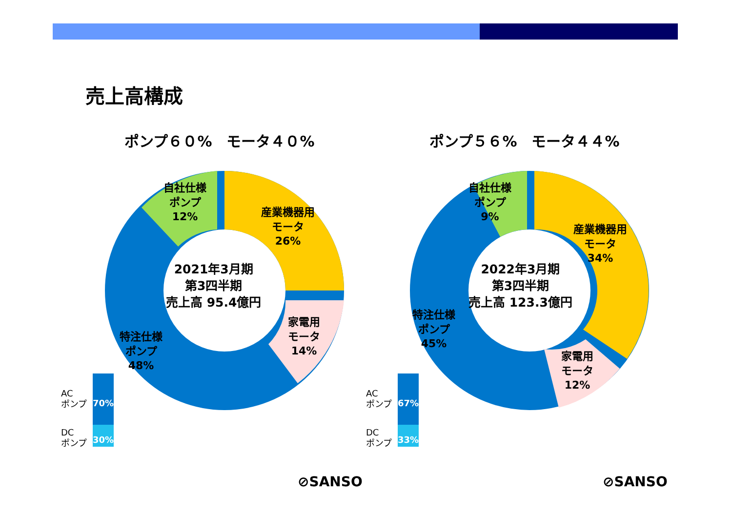売上高構成
ポンプ６０%　モータ４０%
自社仕様
ポンプ
12%
産業機器用
モータ
26%
家電用
モータ
14%
特注仕様
ポンプ
48%
2021年3月期
第3四半期
売上高 95.4億円
AC
ポンプ
70%
DC
ポンプ
30%
⊘SANSO
ポンプ５６%　モータ４４%
自社仕様
ポンプ
9%
産業機器用
モータ
34%
家電用
モータ
12%
特注仕様
ポンプ
45%
2022年3月期
第3四半期
売上高 123.3億円
AC
ポンプ
67%
DC
ポンプ
33%
⊘SANSO